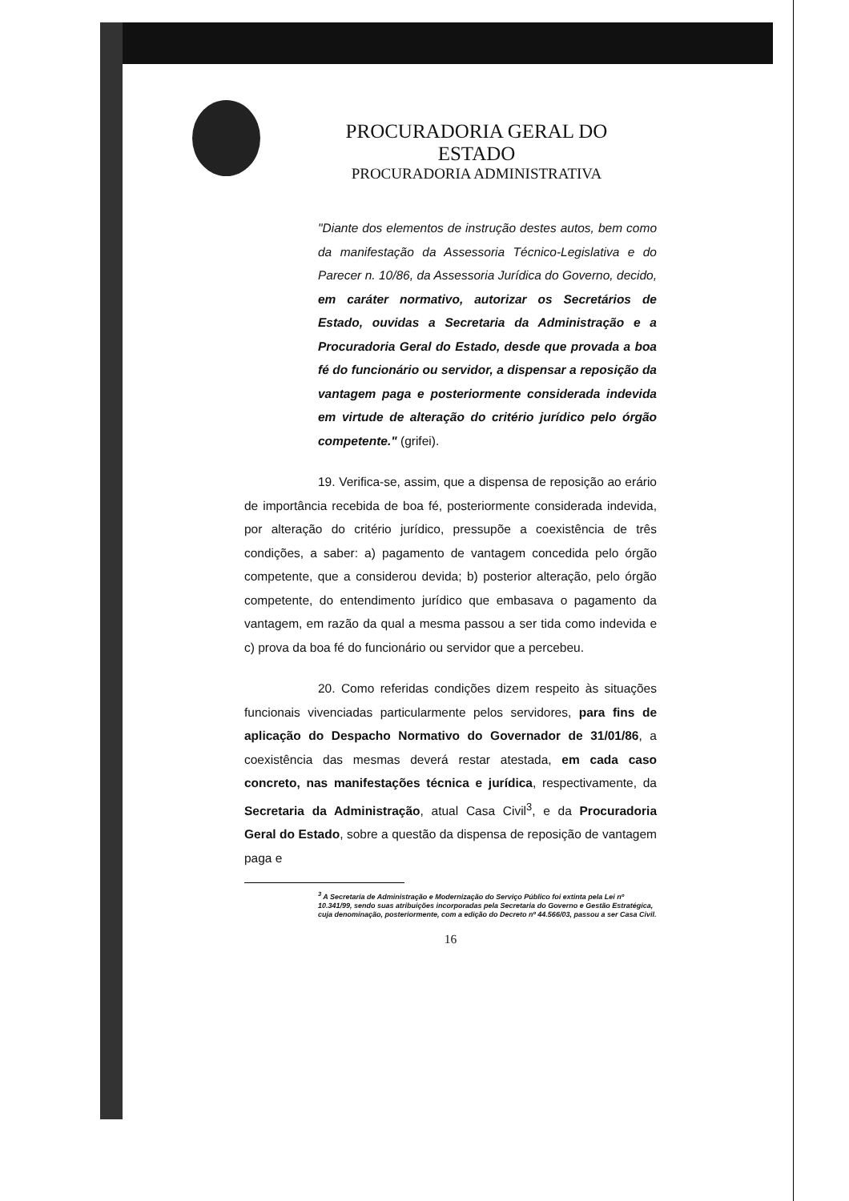PROCURADORIA GERAL DO ESTADO
PROCURADORIA ADMINISTRATIVA
"Diante dos elementos de instrução destes autos, bem como da manifestação da Assessoria Técnico-Legislativa e do Parecer n. 10/86, da Assessoria Jurídica do Governo, decido, em caráter normativo, autorizar os Secretários de Estado, ouvidas a Secretaria da Administração e a Procuradoria Geral do Estado, desde que provada a boa fé do funcionário ou servidor, a dispensar a reposição da vantagem paga e posteriormente considerada indevida em virtude de alteração do critério jurídico pelo órgão competente." (grifei).
19. Verifica-se, assim, que a dispensa de reposição ao erário de importância recebida de boa fé, posteriormente considerada indevida, por alteração do critério jurídico, pressupõe a coexistência de três condições, a saber: a) pagamento de vantagem concedida pelo órgão competente, que a considerou devida; b) posterior alteração, pelo órgão competente, do entendimento jurídico que embasava o pagamento da vantagem, em razão da qual a mesma passou a ser tida como indevida e c) prova da boa fé do funcionário ou servidor que a percebeu.
20. Como referidas condições dizem respeito às situações funcionais vivenciadas particularmente pelos servidores, para fins de aplicação do Despacho Normativo do Governador de 31/01/86, a coexistência das mesmas deverá restar atestada, em cada caso concreto, nas manifestações técnica e jurídica, respectivamente, da Secretaria da Administração, atual Casa Civil<sup>3</sup>, e da Procuradoria Geral do Estado, sobre a questão da dispensa de reposição de vantagem paga e
<sup>3</sup> A Secretaria de Administração e Modernização do Serviço Público foi extinta pela Lei nº 10.341/99, sendo suas atribuições incorporadas pela Secretaria do Governo e Gestão Estratégica, cuja denominação, posteriormente, com a edição do Decreto nº 44.566/03, passou a ser Casa Civil.
16